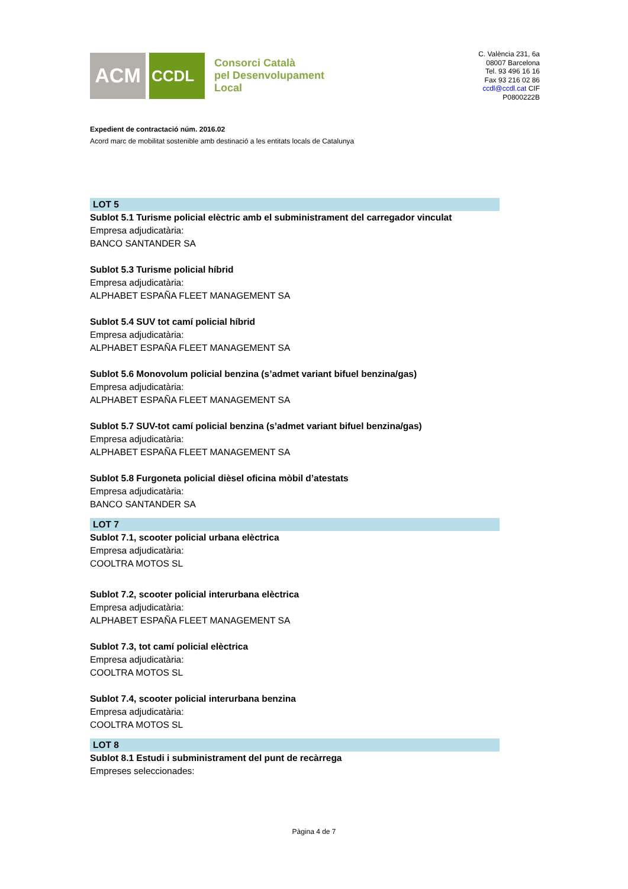ACM
CCDL
Consorci Català
pel Desenvolupament
Local
C. València 231, 6a
08007 Barcelona
Tel. 93 496 16 16
Fax 93 216 02 86
ccdl@ccdl.cat CIF
P0800222B
Expedient de contractació núm. 2016.02
Acord marc de mobilitat sostenible amb destinació a les entitats locals de Catalunya
LOT 5
Sublot 5.1 Turisme policial elèctric amb el subministrament del carregador vinculat
Empresa adjudicatària:
BANCO SANTANDER SA
Sublot 5.3 Turisme policial híbrid
Empresa adjudicatària:
ALPHABET ESPAÑA FLEET MANAGEMENT SA
Sublot 5.4 SUV tot camí policial híbrid
Empresa adjudicatària:
ALPHABET ESPAÑA FLEET MANAGEMENT SA
Sublot 5.6 Monovolum policial benzina (s’admet variant bifuel benzina/gas)
Empresa adjudicatària:
ALPHABET ESPAÑA FLEET MANAGEMENT SA
Sublot 5.7 SUV-tot camí policial benzina (s’admet variant bifuel benzina/gas)
Empresa adjudicatària:
ALPHABET ESPAÑA FLEET MANAGEMENT SA
Sublot 5.8 Furgoneta policial dièsel oficina mòbil d’atestats
Empresa adjudicatària:
BANCO SANTANDER SA
LOT 7
Sublot 7.1, scooter policial urbana elèctrica
Empresa adjudicatària:
COOLTRA MOTOS SL
Sublot 7.2, scooter policial interurbana elèctrica
Empresa adjudicatària:
ALPHABET ESPAÑA FLEET MANAGEMENT SA
Sublot 7.3, tot camí policial elèctrica
Empresa adjudicatària:
COOLTRA MOTOS SL
Sublot 7.4, scooter policial interurbana benzina
Empresa adjudicatària:
COOLTRA MOTOS SL
LOT 8
Sublot 8.1 Estudi i subministrament del punt de recàrrega
Empreses seleccionades:
Pàgina 4 de 7